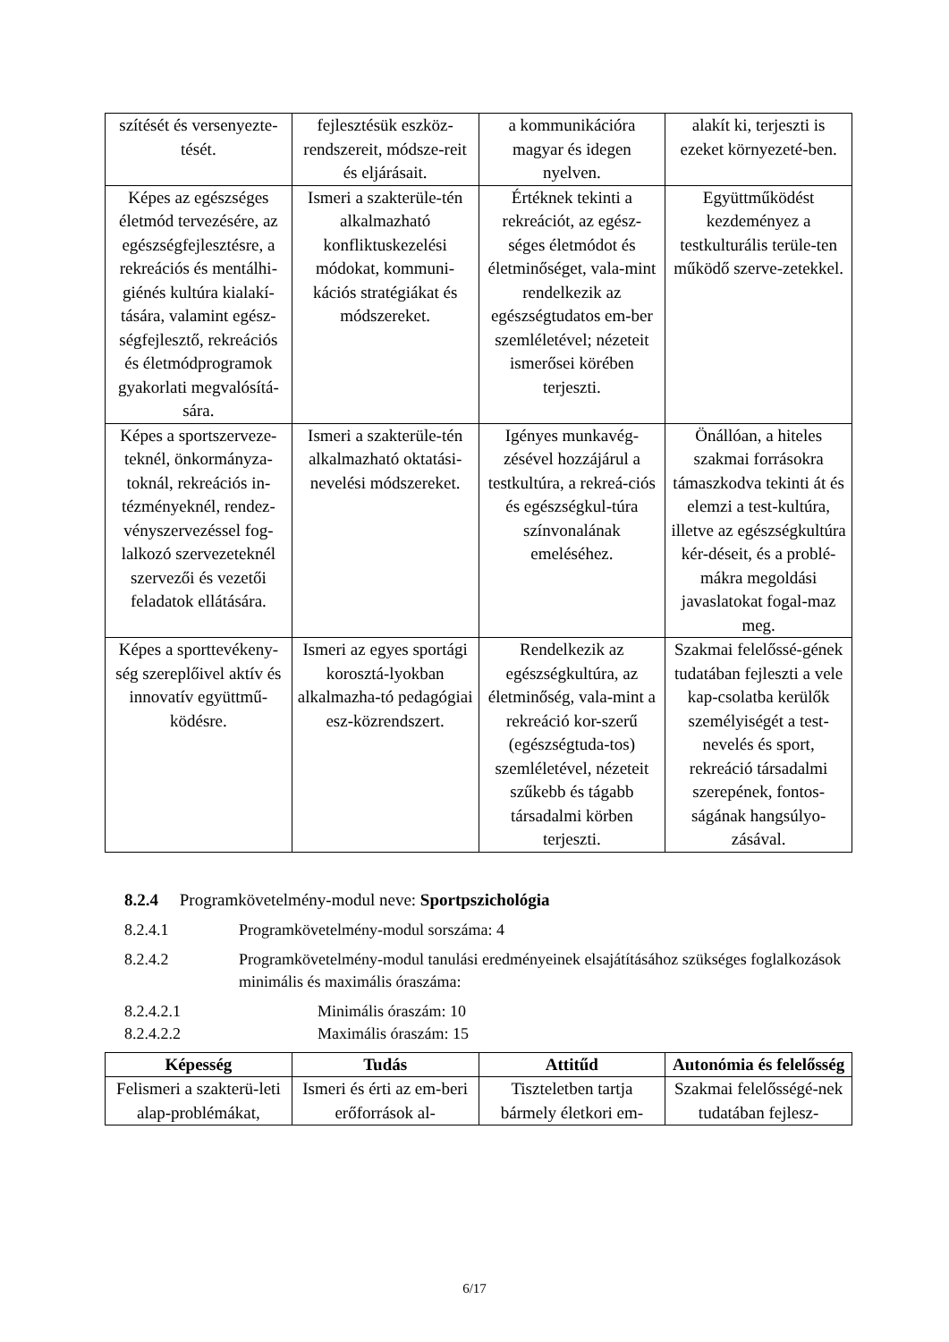| szítését és versenyezte-tését. | fejlesztésük eszköz-rendszereit, módsze-reit és eljárásait. | a kommunikációra magyar és idegen nyelven. | alakít ki, terjeszti is ezeket környezeté-ben. |
| Képes az egészséges életmód tervezésére, az egészségfejlesztésre, a rekreációs és mentálhi-giénés kultúra kialakí-tására, valamint egész-ségfejlesztő, rekreációs és életmódprogramok gyakorlati megvalósítá-sára. | Ismeri a szakterüle-tén alkalmazható konfliktuskezelési módokat, kommuni-kációs stratégiákat és módszereket. | Értéknek tekinti a rekreációt, az egész-séges életmódot és életminőséget, vala-mint rendelkezik az egészségtudatos em-ber szemléletével; nézeteit ismerősei körében terjeszti. | Együttműködést kezdeményez a testkulturális terüle-ten működő szerve-zetekkel. |
| Képes a sportszerveze-teknél, önkormányza-toknál, rekreációs in-tézményeknél, rendez-vényszervezéssel fog-lalkozó szervezeteknél szervezői és vezetői feladatok ellátására. | Ismeri a szakterüle-tén alkalmazható oktatási-nevelési módszereket. | Igényes munkavég-zésével hozzájárul a testkultúra, a rekreá-ciós és egészségkul-túra színvonalának emeléséhez. | Önállóan, a hiteles szakmai forrásokra támaszkodva tekinti át és elemzi a test-kultúra, illetve az egészségkultúra kér-déseit, és a problé-mákra megoldási javaslatokat fogal-maz meg. |
| Képes a sporttevékeny-ség szereplőivel aktív és innovatív együttmű-ködésre. | Ismeri az egyes sportági korosztá-lyokban alkalmazha-tó pedagógiai esz-közrendszert. | Rendelkezik az egészségkultúra, az életminőség, vala-mint a rekreáció kor-szerű (egészségtuda-tos) szemléletével, nézeteit szűkebb és tágabb társadalmi körben terjeszti. | Szakmai felelőssé-gének tudatában fejleszti a vele kap-csolatba kerülők személyiségét a test-nevelés és sport, rekreáció társadalmi szerepének, fontos-ságának hangsúlyo-zásával. |
8.2.4 Programkövetelmény-modul neve: Sportpszichológia
8.2.4.1 Programkövetelmény-modul sorszáma: 4
8.2.4.2 Programkövetelmény-modul tanulási eredményeinek elsajátításához szükséges foglalkozások minimális és maximális óraszáma:
8.2.4.2.1 Minimális óraszám: 10
8.2.4.2.2 Maximális óraszám: 15
| Képesség | Tudás | Attitűd | Autonómia és felelősség |
| --- | --- | --- | --- |
| Felismeri a szakterü-leti alap-problémákat, | Ismeri és érti az em-beri erőforrások al- | Tiszteletben tartja bármely életkori em- | Szakmai felelősségé-nek tudatában fejlesz- |
6/17